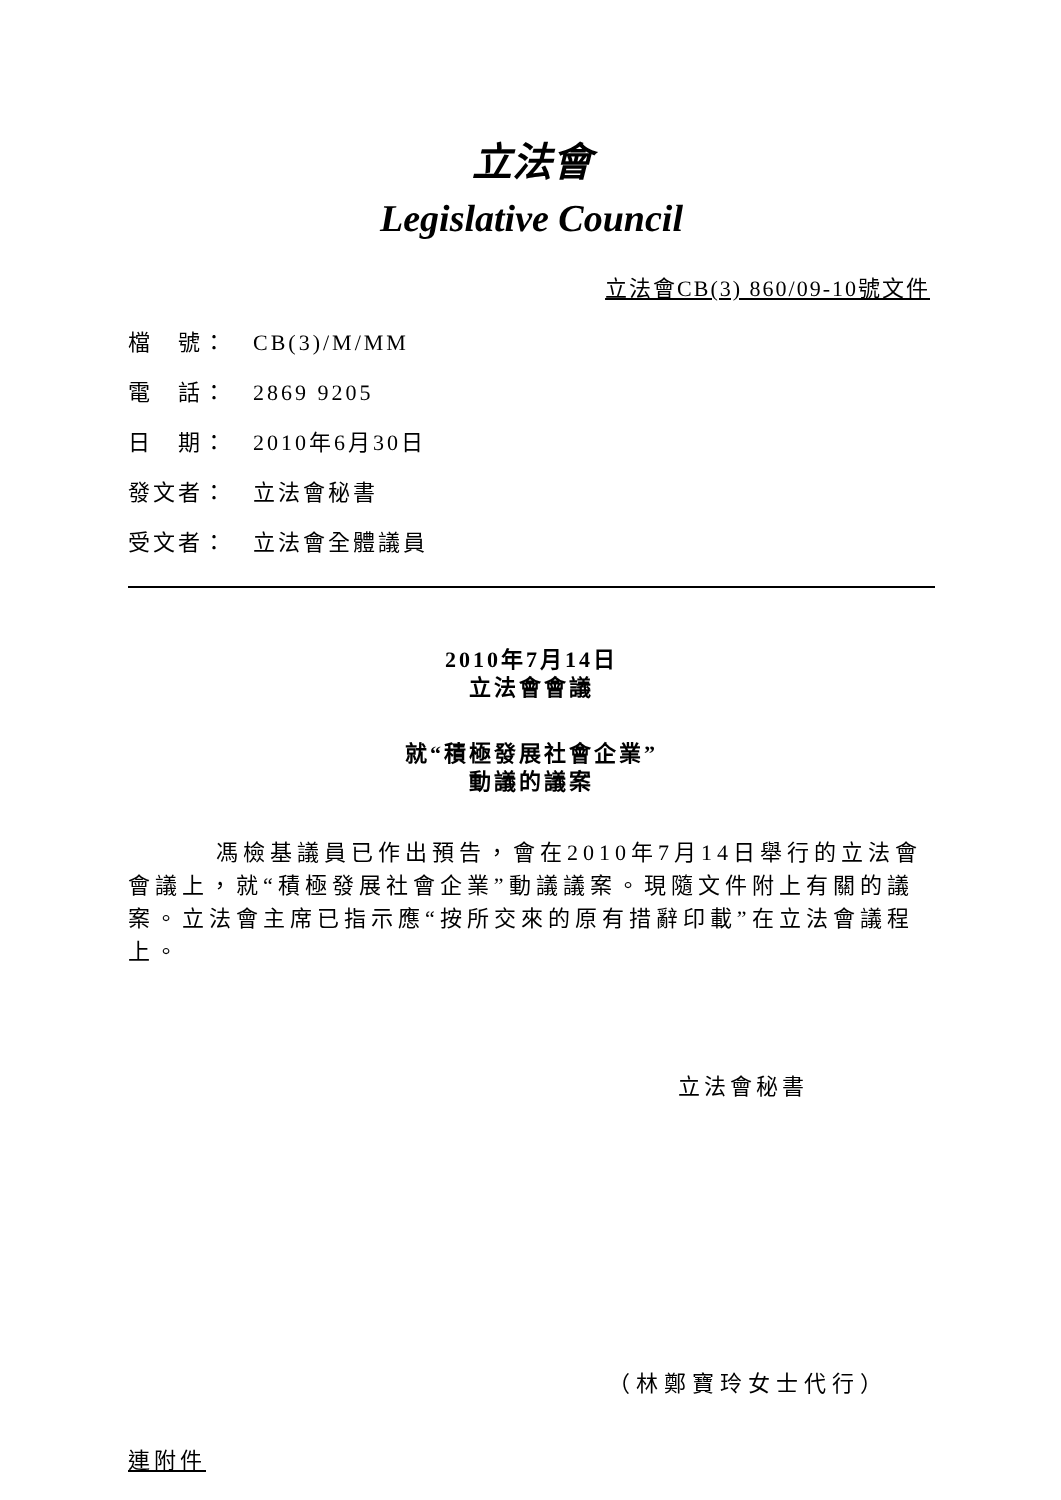立法會
Legislative Council
立法會CB(3) 860/09-10號文件
檔　號： CB(3)/M/MM
電　話： 2869 9205
日　期： 2010年6月30日
發文者： 立法會秘書
受文者： 立法會全體議員
2010年7月14日
立法會會議
就“積極發展社會企業”
動議的議案
馮檢基議員已作出預告，會在2010年7月14日舉行的立法會會議上，就“積極發展社會企業”動議議案。現隨文件附上有關的議案。立法會主席已指示應“按所交來的原有措辭印載”在立法會議程上。
立法會秘書
（林鄭寶玲女士代行）
連附件